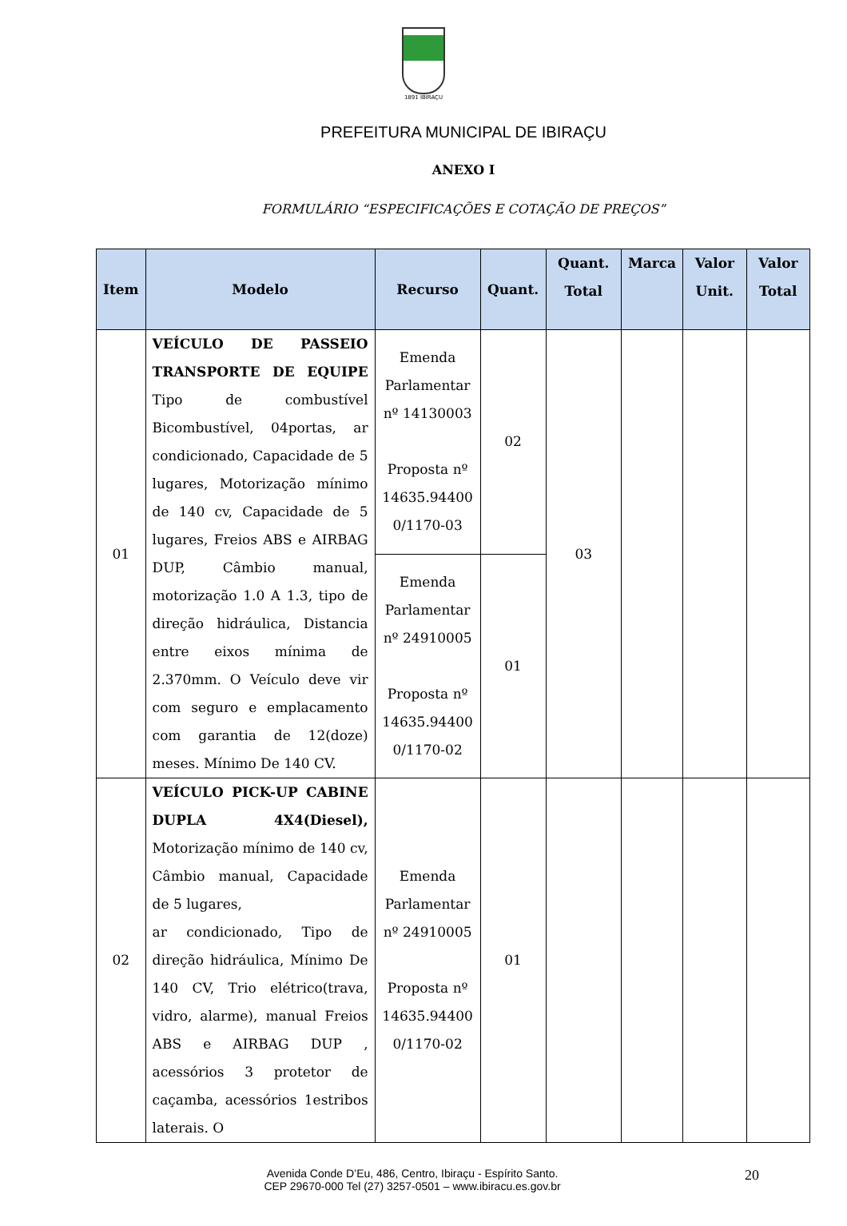1891 IBIRAÇU
PREFEITURA MUNICIPAL DE IBIRAÇU
ANEXO I
FORMULÁRIO “ESPECIFICAÇÕES E COTAÇÃO DE PREÇOS”
| Item | Modelo | Recurso | Quant. | Quant. Total | Marca | Valor Unit. | Valor Total |
| --- | --- | --- | --- | --- | --- | --- | --- |
| 01 | VEÍCULO DE PASSEIO TRANSPORTE DE EQUIPE Tipo de combustível Bicombustível, 04portas, ar condicionado, Capacidade de 5 lugares, Motorização mínimo de 140 cv, Capacidade de 5 lugares, Freios ABS e AIRBAG DUP, Câmbio manual, motorização 1.0 A 1.3, tipo de direção hidráulica, Distancia entre eixos mínima de 2.370mm. O Veículo deve vir com seguro e emplacamento com garantia de 12(doze) meses. Mínimo De 140 CV. | Emenda Parlamentar nº 14130003 Proposta nº 14635.94400 0/1170-03 | 02 | 03 | | | |
| | | Emenda Parlamentar nº 24910005 Proposta nº 14635.94400 0/1170-02 | 01 | | | | |
| 02 | VEÍCULO PICK-UP CABINE DUPLA 4X4(Diesel), Motorização mínimo de 140 cv, Câmbio manual, Capacidade de 5 lugares, ar condicionado, Tipo de direção hidráulica, Mínimo De 140 CV, Trio elétrico(trava, vidro, alarme), manual Freios ABS e AIRBAG DUP , acessórios 3 protetor de caçamba, acessórios 1estribos laterais. O | Emenda Parlamentar nº 24910005 Proposta nº 14635.94400 0/1170-02 | 01 | | | | |
20 Avenida Conde D’Eu, 486, Centro, Ibiraçu - Espírito Santo.
CEP 29670-000 Tel (27) 3257-0501 – www.ibiracu.es.gov.br